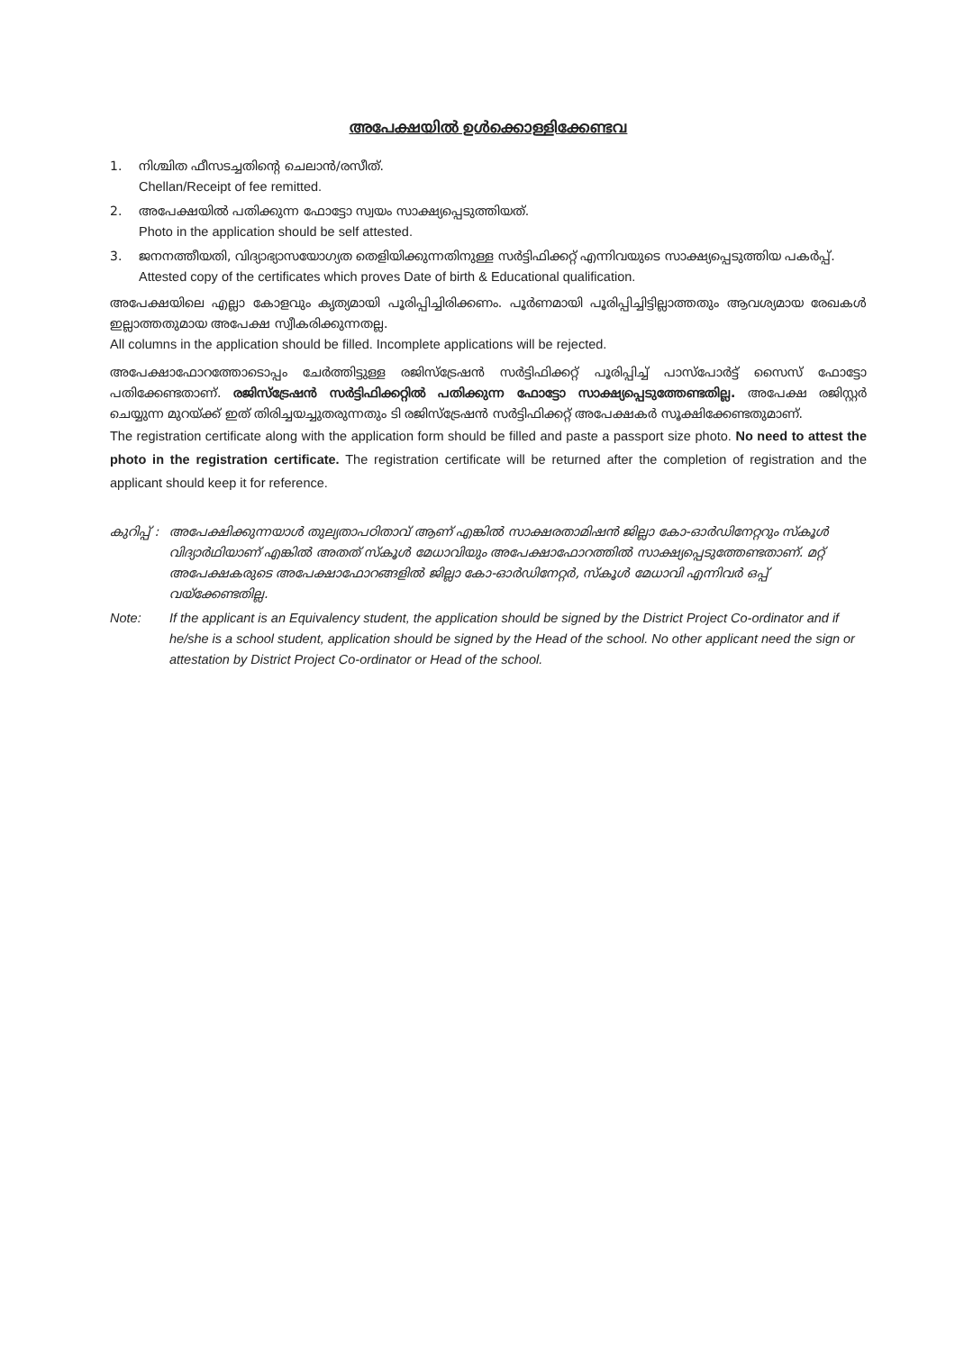അപേക്ഷയിൽ ഉൾക്കൊള്ളിക്കേണ്ടവ
1. നിശ്ചിത ഫീസടച്ചതിന്റെ ചെലാൻ/രസീത്.
Chellan/Receipt of fee remitted.
2. അപേക്ഷയിൽ പതിക്കുന്ന ഫോട്ടോ സ്വയം സാക്ഷ്യപ്പെടുത്തിയത്.
Photo in the application should be self attested.
3. ജനനത്തീയതി, വിദ്യാഭ്യാസയോഗ്യത തെളിയിക്കുന്നതിനുള്ള സർട്ടിഫിക്കറ്റ് എന്നിവയുടെ സാക്ഷ്യപ്പെടുത്തിയ പകർപ്പ്.
Attested copy of the certificates which proves Date of birth & Educational qualification.
അപേക്ഷയിലെ എല്ലാ കോളവും കൃത്യമായി പൂരിപ്പിച്ചിരിക്കണം. പൂർണമായി പൂരിപ്പിച്ചിട്ടില്ലാത്തതും ആവശ്യമായ രേഖകൾ ഇല്ലാത്തതുമായ അപേക്ഷ സ്വീകരിക്കുന്നതല്ല.
All columns in the application should be filled. Incomplete applications will be rejected.
അപേക്ഷാഫോറത്തോടൊപ്പം ചേർത്തിട്ടുള്ള രജിസ്ട്രേഷൻ സർട്ടിഫിക്കറ്റ് പൂരിപ്പിച്ച് പാസ്പോർട്ട് സൈസ് ഫോട്ടോ പതിക്കേണ്ടതാണ്. രജിസ്ട്രേഷൻ സർട്ടിഫിക്കറ്റിൽ പതിക്കുന്ന ഫോട്ടോ സാക്ഷ്യപ്പെടുത്തേണ്ടതില്ല. അപേക്ഷ രജിസ്റ്റർ ചെയ്യുന്ന മുറയ്ക്ക് ഇത് തിരിച്ചയച്ചുതരുന്നതും ടി രജിസ്ട്രേഷൻ സർട്ടിഫിക്കറ്റ് അപേക്ഷകർ സൂക്ഷിക്കേണ്ടതുമാണ്.
The registration certificate along with the application form should be filled and paste a passport size photo. No need to attest the photo in the registration certificate. The registration certificate will be returned after the completion of registration and the applicant should keep it for reference.
കുറിപ്പ് :
അപേക്ഷിക്കുന്നയാൾ തുല്യതാപഠിതാവ് ആണ് എങ്കിൽ സാക്ഷരതാമിഷൻ ജില്ലാ കോ-ഓർഡിനേറ്ററും സ്കൂൾ വിദ്യാർഥിയാണ് എങ്കിൽ അതത് സ്കൂൾ മേധാവിയും അപേക്ഷാഫോറത്തിൽ സാക്ഷ്യപ്പെടുത്തേണ്ടതാണ്. മറ്റ് അപേക്ഷകരുടെ അപേക്ഷാഫോറങ്ങളിൽ ജില്ലാ കോ-ഓർഡിനേറ്റർ, സ്കൂൾ മേധാവി എന്നിവർ ഒപ്പ് വയ്ക്കേണ്ടതില്ല.
Note: If the applicant is an Equivalency student, the application should be signed by the District Project Co-ordinator and if he/she is a school student, application should be signed by the Head of the school. No other applicant need the sign or attestation by District Project Co-ordinator or Head of the school.